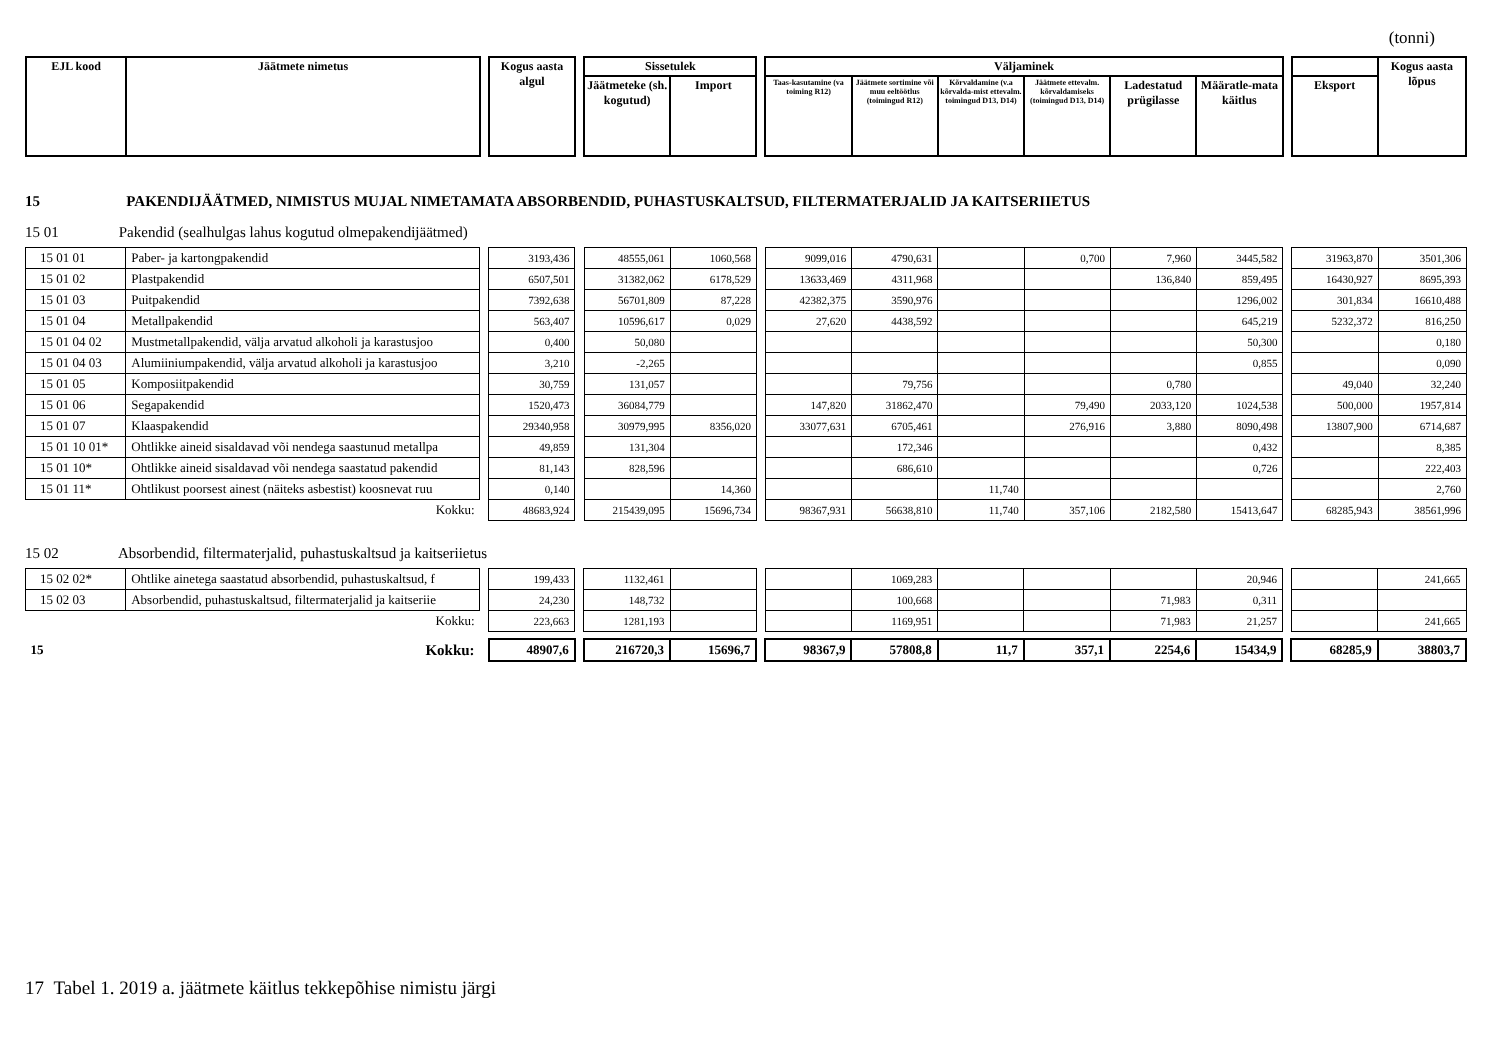(tonni)
| EJL kood | Jäätmete nimetus | | Kogus aasta algul | | Sissetulek | | | Väljaminek | | | | | | | | Kogus aasta lõpus |
| | | | | | Jäätmeteke (sh. kogutud) | Import | | Taas-kasutamine (va toiming R12) | Jäätmete sortimine või muu eeltöötlus (toimingud R12) | Kõrvaldamine (v.a kõrvalda-mist ettevalm. toimingud D13, D14) | Jäätmete ettevalm. kõrvaldamiseks (toimingud D13, D14) | Ladestatud prügilasse | Määratle-mata käitlus | | Eksport | |
15 PAKENDIJÄÄTMED, NIMISTUS MUJAL NIMETAMATA ABSORBENDID, PUHASTUSKALTSUD, FILTERMATERJALID JA KAITSERIIETUS
15 01 Pakendid (sealhulgas lahus kogutud olmepakendijäätmed)
| 15 01 01 | Paber- ja kartongpakendid | | 3193,436 | | 48555,061 | 1060,568 | | 9099,016 | 4790,631 | | 0,700 | 7,960 | 3445,582 | | 31963,870 | 3501,306 |
| 15 01 02 | Plastpakendid | | 6507,501 | | 31382,062 | 6178,529 | | 13633,469 | 4311,968 | | | 136,840 | 859,495 | | 16430,927 | 8695,393 |
| 15 01 03 | Puitpakendid | | 7392,638 | | 56701,809 | 87,228 | | 42382,375 | 3590,976 | | | | 1296,002 | | 301,834 | 16610,488 |
| 15 01 04 | Metallpakendid | | 563,407 | | 10596,617 | 0,029 | | 27,620 | 4438,592 | | | | 645,219 | | 5232,372 | 816,250 |
| 15 01 04 02 | Mustmetallpakendid, välja arvatud alkoholi ja karastusjoo | | 0,400 | | 50,080 | | | | | | | | 50,300 | | | 0,180 |
| 15 01 04 03 | Alumiiniumpakendid, välja arvatud alkoholi ja karastusjoo | | 3,210 | | -2,265 | | | | | | | | 0,855 | | | 0,090 |
| 15 01 05 | Komposiitpakendid | | 30,759 | | 131,057 | | | | 79,756 | | | 0,780 | | | 49,040 | 32,240 |
| 15 01 06 | Segapakendid | | 1520,473 | | 36084,779 | | | 147,820 | 31862,470 | | 79,490 | 2033,120 | 1024,538 | | 500,000 | 1957,814 |
| 15 01 07 | Klaaspakendid | | 29340,958 | | 30979,995 | 8356,020 | | 33077,631 | 6705,461 | | 276,916 | 3,880 | 8090,498 | | 13807,900 | 6714,687 |
| 15 01 10 01* | Ohtlikke aineid sisaldavad või nendega saastunud metallpa | | 49,859 | | 131,304 | | | | 172,346 | | | | 0,432 | | | 8,385 |
| 15 01 10* | Ohtlikke aineid sisaldavad või nendega saastatud pakendid | | 81,143 | | 828,596 | | | | 686,610 | | | | 0,726 | | | 222,403 |
| 15 01 11* | Ohtlikust poorsest ainest (näiteks asbestist) koosnevat ruu | | 0,140 | | | 14,360 | | | | 11,740 | | | | | | 2,760 |
| Kokku: | | | 48683,924 | | 215439,095 | 15696,734 | | 98367,931 | 56638,810 | 11,740 | 357,106 | 2182,580 | 15413,647 | | 68285,943 | 38561,996 |
15 02 Absorbendid, filtermaterjalid, puhastuskaltsud ja kaitseriietus
| 15 02 02* | Ohtlike ainetega saastatud absorbendid, puhastuskaltsud, f | | 199,433 | | 1132,461 | | | | 1069,283 | | | | 20,946 | | | 241,665 |
| 15 02 03 | Absorbendid, puhastuskaltsud, filtermaterjalid ja kaitseriie | | 24,230 | | 148,732 | | | | 100,668 | | | 71,983 | 0,311 | | | |
| Kokku: | | | 223,663 | | 1281,193 | | | | 1169,951 | | | 71,983 | 21,257 | | | 241,665 |
| 15 | Kokku: | | 48907,6 | | 216720,3 | 15696,7 | | 98367,9 | 57808,8 | 11,7 | 357,1 | 2254,6 | 15434,9 | | 68285,9 | 38803,7 |
17 Tabel 1. 2019 a. jäätmete käitlus tekkepõhise nimistu järgi